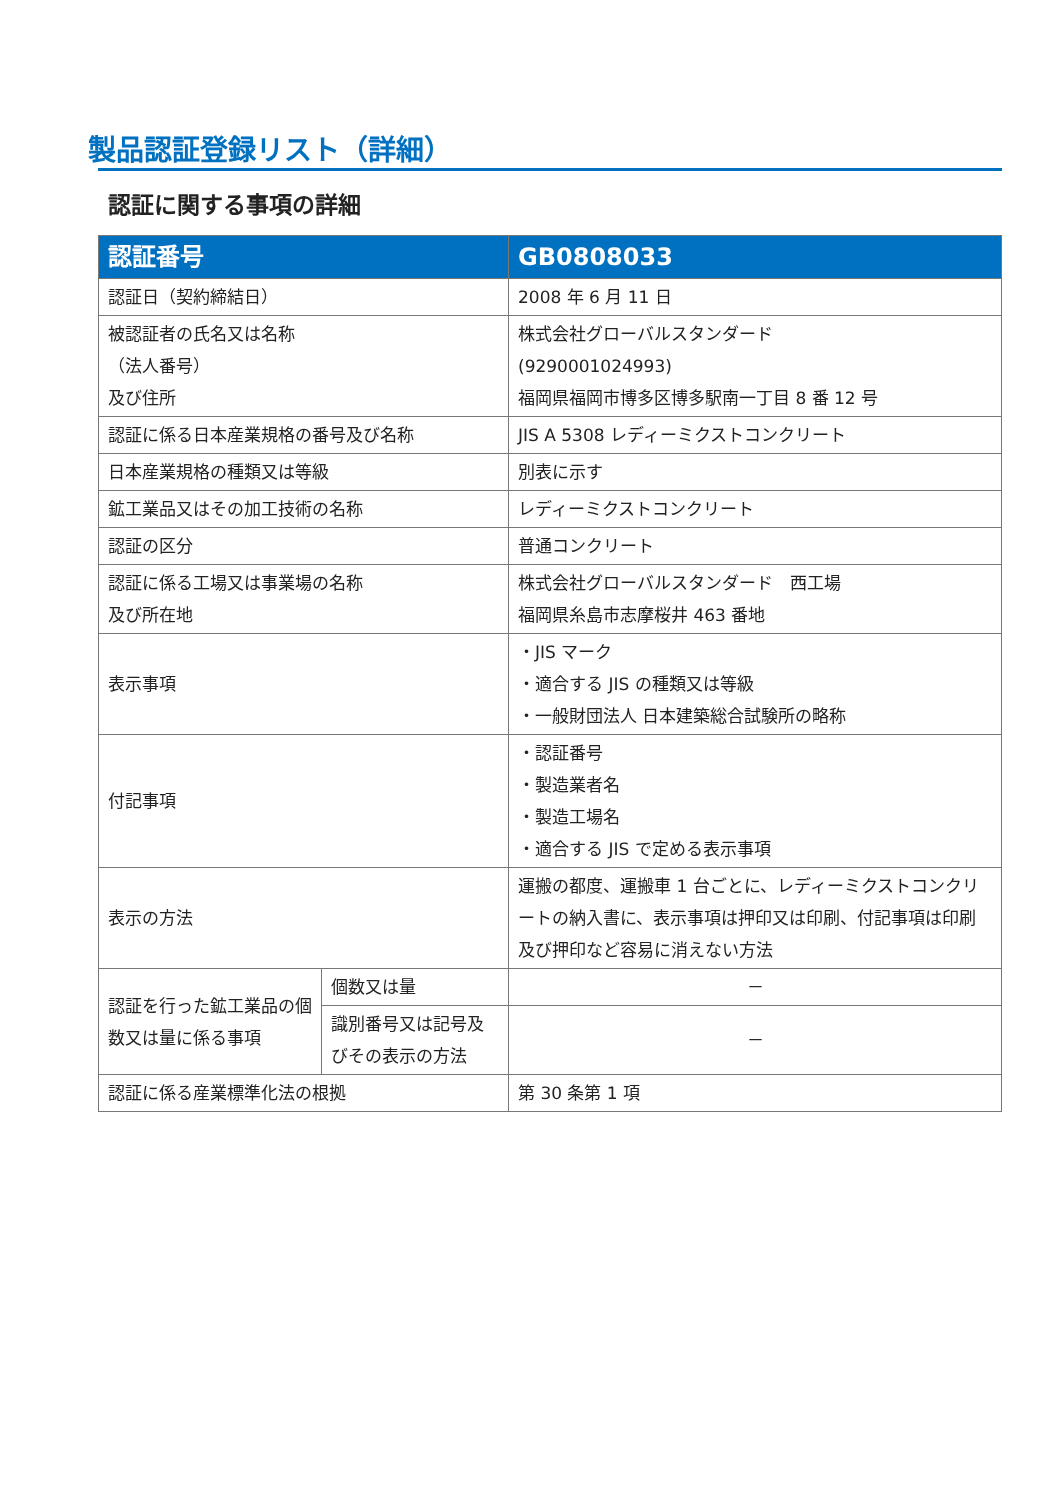製品認証登録リスト（詳細）
認証に関する事項の詳細
| 認証番号 | | GB0808033 |
| --- | --- | --- |
| 認証日（契約締結日） | | 2008 年 6 月 11 日 |
| 被認証者の氏名又は名称 （法人番号） 及び住所 | | 株式会社グローバルスタンダード (9290001024993) 福岡県福岡市博多区博多駅南一丁目 8 番 12 号 |
| 認証に係る日本産業規格の番号及び名称 | | JIS A 5308 レディーミクストコンクリート |
| 日本産業規格の種類又は等級 | | 別表に示す |
| 鉱工業品又はその加工技術の名称 | | レディーミクストコンクリート |
| 認証の区分 | | 普通コンクリート |
| 認証に係る工場又は事業場の名称 及び所在地 | | 株式会社グローバルスタンダード 西工場 福岡県糸島市志摩桜井 463 番地 |
| 表示事項 | | ・JIS マーク ・適合する JIS の種類又は等級 ・一般財団法人 日本建築総合試験所の略称 |
| 付記事項 | | ・認証番号 ・製造業者名 ・製造工場名 ・適合する JIS で定める表示事項 |
| 表示の方法 | | 運搬の都度、運搬車 1 台ごとに、レディーミクストコンクリートの納入書に、表示事項は押印又は印刷、付記事項は印刷及び押印など容易に消えない方法 |
| 認証を行った鉱工業品の個数又は量に係る事項 | 個数又は量 | － |
| | 識別番号又は記号及びその表示の方法 | － |
| 認証に係る産業標準化法の根拠 | | 第 30 条第 1 項 |